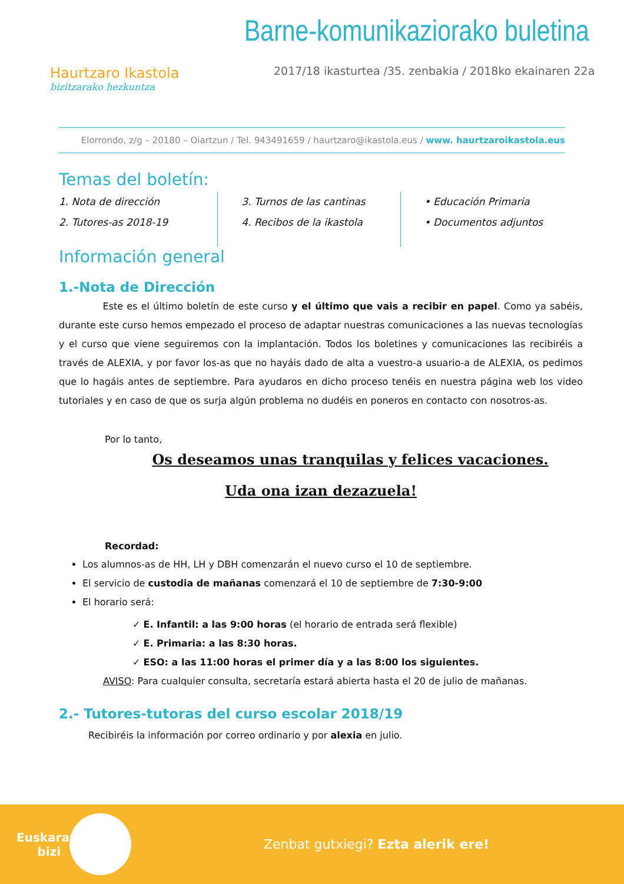Haurtzaro Ikastola
bizitzarako hezkuntza
Barne-komunikaziorako buletina
2017/18 ikasturtea /35. zenbakia / 2018ko ekainaren 22a
Elorrondo, z/g – 20180 – Oiartzun / Tel. 943491659 / haurtzaro@ikastola.eus / www. haurtzaroikastola.eus
Temas del boletín:
1. Nota de dirección
2. Tutores-as 2018-19
3. Turnos de las cantinas
4. Recibos de la ikastola
• Educación Primaria
• Documentos adjuntos
Información general
1.-Nota de Dirección
Este es el último boletín de este curso y el último que vais a recibir en papel. Como ya sabéis, durante este curso hemos empezado el proceso de adaptar nuestras comunicaciones a las nuevas tecnologías y el curso que viene seguiremos con la implantación. Todos los boletines y comunicaciones las recibiréis a través de ALEXIA, y por favor los-as que no hayáis dado de alta a vuestro-a usuario-a de ALEXIA, os pedimos que lo hagáis antes de septiembre. Para ayudaros en dicho proceso tenéis en nuestra página web los video tutoriales y en caso de que os surja algún problema no dudéis en poneros en contacto con nosotros-as.
Por lo tanto,
Os deseamos unas tranquilas y felices vacaciones.
Uda ona izan dezazuela!
Recordad:
Los alumnos-as de HH, LH y DBH comenzarán el nuevo curso el 10 de septiembre.
El servicio de custodia de mañanas comenzará el 10 de septiembre de 7:30-9:00
El horario será:
✓ E. Infantil: a las 9:00 horas (el horario de entrada será flexible)
✓ E. Primaria: a las 8:30 horas.
✓ ESO: a las 11:00 horas el primer día y a las 8:00 los siguientes.
AVISO: Para cualquier consulta, secretaría estará abierta hasta el 20 de julio de mañanas.
2.- Tutores-tutoras del curso escolar 2018/19
Recibiréis la información por correo ordinario y por alexia en julio.
Euskaraz bizi
Zenbat gutxiegi? Ezta alerik ere!